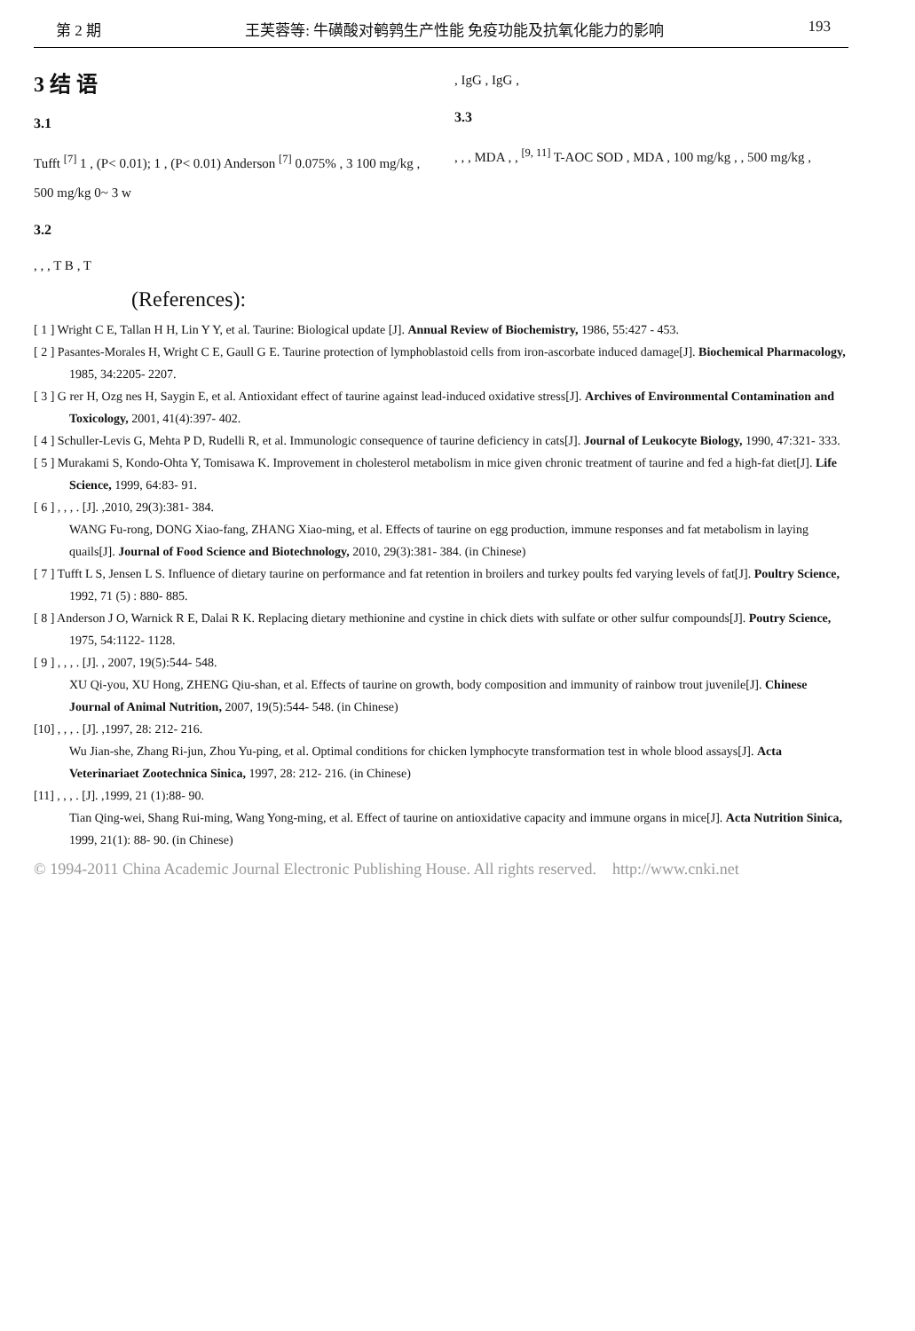第 2 期 王芙蓉等: 牛磺酸对鹌鹑生产性能 免疫功能及抗氧化能力的影响 193
3 结 语
3.1
Tufft <sup>[7]</sup> 1 , (P< 0.01); 1 , (P< 0.01) Anderson <sup>[7]</sup> 0.075% , 3 100 mg/kg , 500 mg/kg 0~ 3 w
3.2
, , , T B , T
, IgG , IgG ,
3.3
, , , MDA , , <sup>[9, 11]</sup> T-AOC SOD , MDA , 100 mg/kg , , 500 mg/kg ,
(References):
[ 1 ] Wright C E, Tallan H H, Lin Y Y, et al. Taurine: Biological update [J]. Annual Review of Biochemistry, 1986, 55:427 - 453.
[ 2 ] Pasantes-Morales H, Wright C E, Gaull G E. Taurine protection of lymphoblastoid cells from iron-ascorbate induced damage[J]. Biochemical Pharmacology, 1985, 34:2205- 2207.
[ 3 ] G rer H, Ozg nes H, Saygin E, et al. Antioxidant effect of taurine against lead-induced oxidative stress[J]. Archives of Environmental Contamination and Toxicology, 2001, 41(4):397- 402.
[ 4 ] Schuller-Levis G, Mehta P D, Rudelli R, et al. Immunologic consequence of taurine deficiency in cats[J]. Journal of Leukocyte Biology, 1990, 47:321- 333.
[ 5 ] Murakami S, Kondo-Ohta Y, Tomisawa K. Improvement in cholesterol metabolism in mice given chronic treatment of taurine and fed a high-fat diet[J]. Life Science, 1999, 64:83- 91.
[ 6 ] , , , . [J]. ,2010, 29(3):381- 384.
WANG Fu-rong, DONG Xiao-fang, ZHANG Xiao-ming, et al. Effects of taurine on egg production, immune responses and fat metabolism in laying quails[J]. Journal of Food Science and Biotechnology, 2010, 29(3):381- 384. (in Chinese)
[ 7 ] Tufft L S, Jensen L S. Influence of dietary taurine on performance and fat retention in broilers and turkey poults fed varying levels of fat[J]. Poultry Science, 1992, 71 (5) : 880- 885.
[ 8 ] Anderson J O, Warnick R E, Dalai R K. Replacing dietary methionine and cystine in chick diets with sulfate or other sulfur compounds[J]. Poutry Science, 1975, 54:1122- 1128.
[ 9 ] , , , . [J]. , 2007, 19(5):544- 548.
XU Qi-you, XU Hong, ZHENG Qiu-shan, et al. Effects of taurine on growth, body composition and immunity of rainbow trout juvenile[J]. Chinese Journal of Animal Nutrition, 2007, 19(5):544- 548. (in Chinese)
[10] , , , . [J]. ,1997, 28: 212- 216.
Wu Jian-she, Zhang Ri-jun, Zhou Yu-ping, et al. Optimal conditions for chicken lymphocyte transformation test in whole blood assays[J]. Acta Veterinariaet Zootechnica Sinica, 1997, 28: 212- 216. (in Chinese)
[11] , , , . [J]. ,1999, 21 (1):88- 90.
Tian Qing-wei, Shang Rui-ming, Wang Yong-ming, et al. Effect of taurine on antioxidative capacity and immune organs in mice[J]. Acta Nutrition Sinica, 1999, 21(1): 88- 90. (in Chinese)
© 1994-2011 China Academic Journal Electronic Publishing House. All rights reserved. http://www.cnki.net